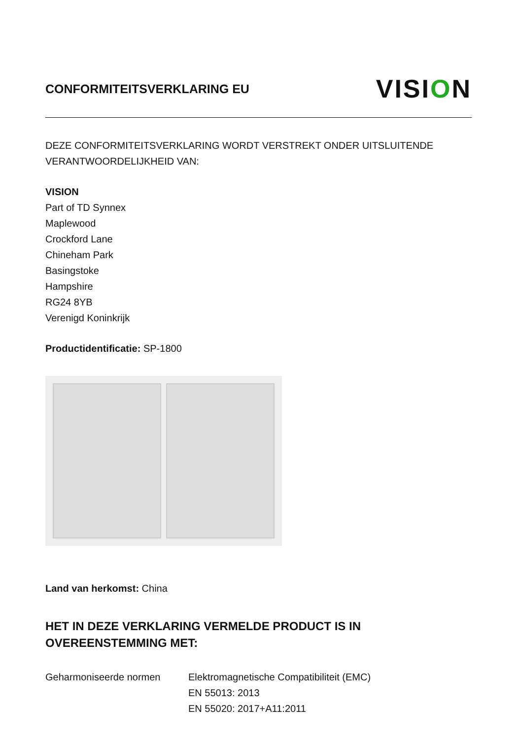CONFORMITEITSVERKLARING EU
VISION
DEZE CONFORMITEITSVERKLARING WORDT VERSTREKT ONDER UITSLUITENDE VERANTWOORDELIJKHEID VAN:
VISION
Part of TD Synnex
Maplewood
Crockford Lane
Chineham Park
Basingstoke
Hampshire
RG24 8YB
Verenigd Koninkrijk
Productidentificatie: SP-1800
Land van herkomst: China
HET IN DEZE VERKLARING VERMELDE PRODUCT IS IN OVEREENSTEMMING MET:
Geharmoniseerde normen Elektromagnetische Compatibiliteit (EMC)
EN 55013: 2013
EN 55020: 2017+A11:2011